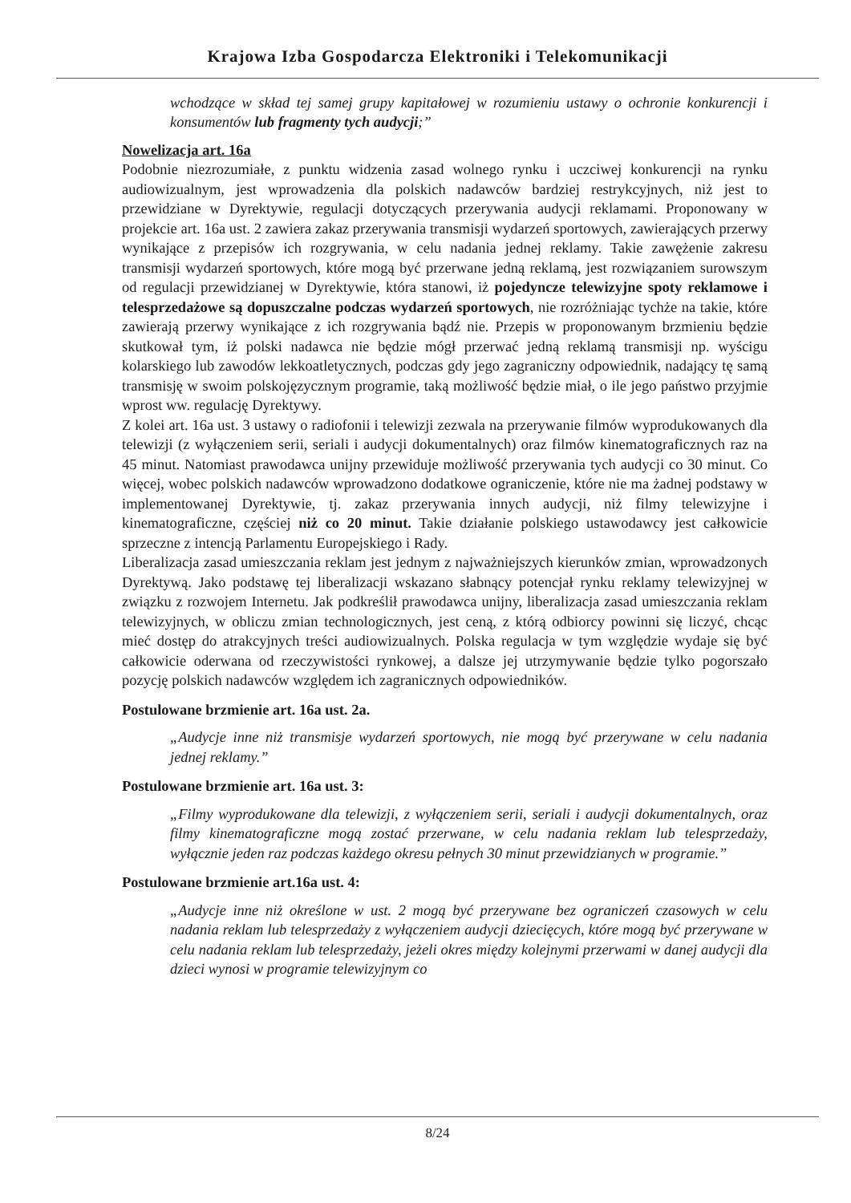Krajowa Izba Gospodarcza Elektroniki i Telekomunikacji
wchodzące w skład tej samej grupy kapitałowej w rozumieniu ustawy o ochronie konkurencji i konsumentów lub fragmenty tych audycji;”
Nowelizacja art. 16a
Podobnie niezrozumiałe, z punktu widzenia zasad wolnego rynku i uczciwej konkurencji na rynku audiowizualnym, jest wprowadzenia dla polskich nadawców bardziej restrykcyjnych, niż jest to przewidziane w Dyrektywie, regulacji dotyczących przerywania audycji reklamami. Proponowany w projekcie art. 16a ust. 2 zawiera zakaz przerywania transmisji wydarzeń sportowych, zawierających przerwy wynikające z przepisów ich rozgrywania, w celu nadania jednej reklamy. Takie zawężenie zakresu transmisji wydarzeń sportowych, które mogą być przerwane jedną reklamą, jest rozwiązaniem surowszym od regulacji przewidzianej w Dyrektywie, która stanowi, iż pojedyncze telewizyjne spoty reklamowe i telesprzedażowe są dopuszczalne podczas wydarzeń sportowych, nie rozróżniając tychże na takie, które zawierają przerwy wynikające z ich rozgrywania bądź nie. Przepis w proponowanym brzmieniu będzie skutkował tym, iż polski nadawca nie będzie mógł przerwać jedną reklamą transmisji np. wyścigu kolarskiego lub zawodów lekkoatletycznych, podczas gdy jego zagraniczny odpowiednik, nadający tę samą transmisję w swoim polskojęzycznym programie, taką możliwość będzie miał, o ile jego państwo przyjmie wprost ww. regulację Dyrektywy.
Z kolei art. 16a ust. 3 ustawy o radiofonii i telewizji zezwala na przerywanie filmów wyprodukowanych dla telewizji (z wyłączeniem serii, seriali i audycji dokumentalnych) oraz filmów kinematograficznych raz na 45 minut. Natomiast prawodawca unijny przewiduje możliwość przerywania tych audycji co 30 minut. Co więcej, wobec polskich nadawców wprowadzono dodatkowe ograniczenie, które nie ma żadnej podstawy w implementowanej Dyrektywie, tj. zakaz przerywania innych audycji, niż filmy telewizyjne i kinematograficzne, częściej niż co 20 minut. Takie działanie polskiego ustawodawcy jest całkowicie sprzeczne z intencją Parlamentu Europejskiego i Rady.
Liberalizacja zasad umieszczania reklam jest jednym z najważniejszych kierunków zmian, wprowadzonych Dyrektywą. Jako podstawę tej liberalizacji wskazano słabnący potencjał rynku reklamy telewizyjnej w związku z rozwojem Internetu. Jak podkreślił prawodawca unijny, liberalizacja zasad umieszczania reklam telewizyjnych, w obliczu zmian technologicznych, jest ceną, z którą odbiorcy powinni się liczyć, chcąc mieć dostęp do atrakcyjnych treści audiowizualnych. Polska regulacja w tym względzie wydaje się być całkowicie oderwana od rzeczywistości rynkowej, a dalsze jej utrzymywanie będzie tylko pogorszało pozycję polskich nadawców względem ich zagranicznych odpowiedników.
Postulowane brzmienie art. 16a ust. 2a.
„Audycje inne niż transmisje wydarzeń sportowych, nie mogą być przerywane w celu nadania jednej reklamy.”
Postulowane brzmienie art. 16a ust. 3:
„Filmy wyprodukowane dla telewizji, z wyłączeniem serii, seriali i audycji dokumentalnych, oraz filmy kinematograficzne mogą zostać przerwane, w celu nadania reklam lub telesprzedaży, wyłącznie jeden raz podczas każdego okresu pełnych 30 minut przewidzianych w programie.”
Postulowane brzmienie art.16a ust. 4:
„Audycje inne niż określone w ust. 2 mogą być przerywane bez ograniczeń czasowych w celu nadania reklam lub telesprzedaży z wyłączeniem audycji dziecięcych, które mogą być przerywane w celu nadania reklam lub telesprzedaży, jeżeli okres między kolejnymi przerwami w danej audycji dla dzieci wynosi w programie telewizyjnym co
8/24